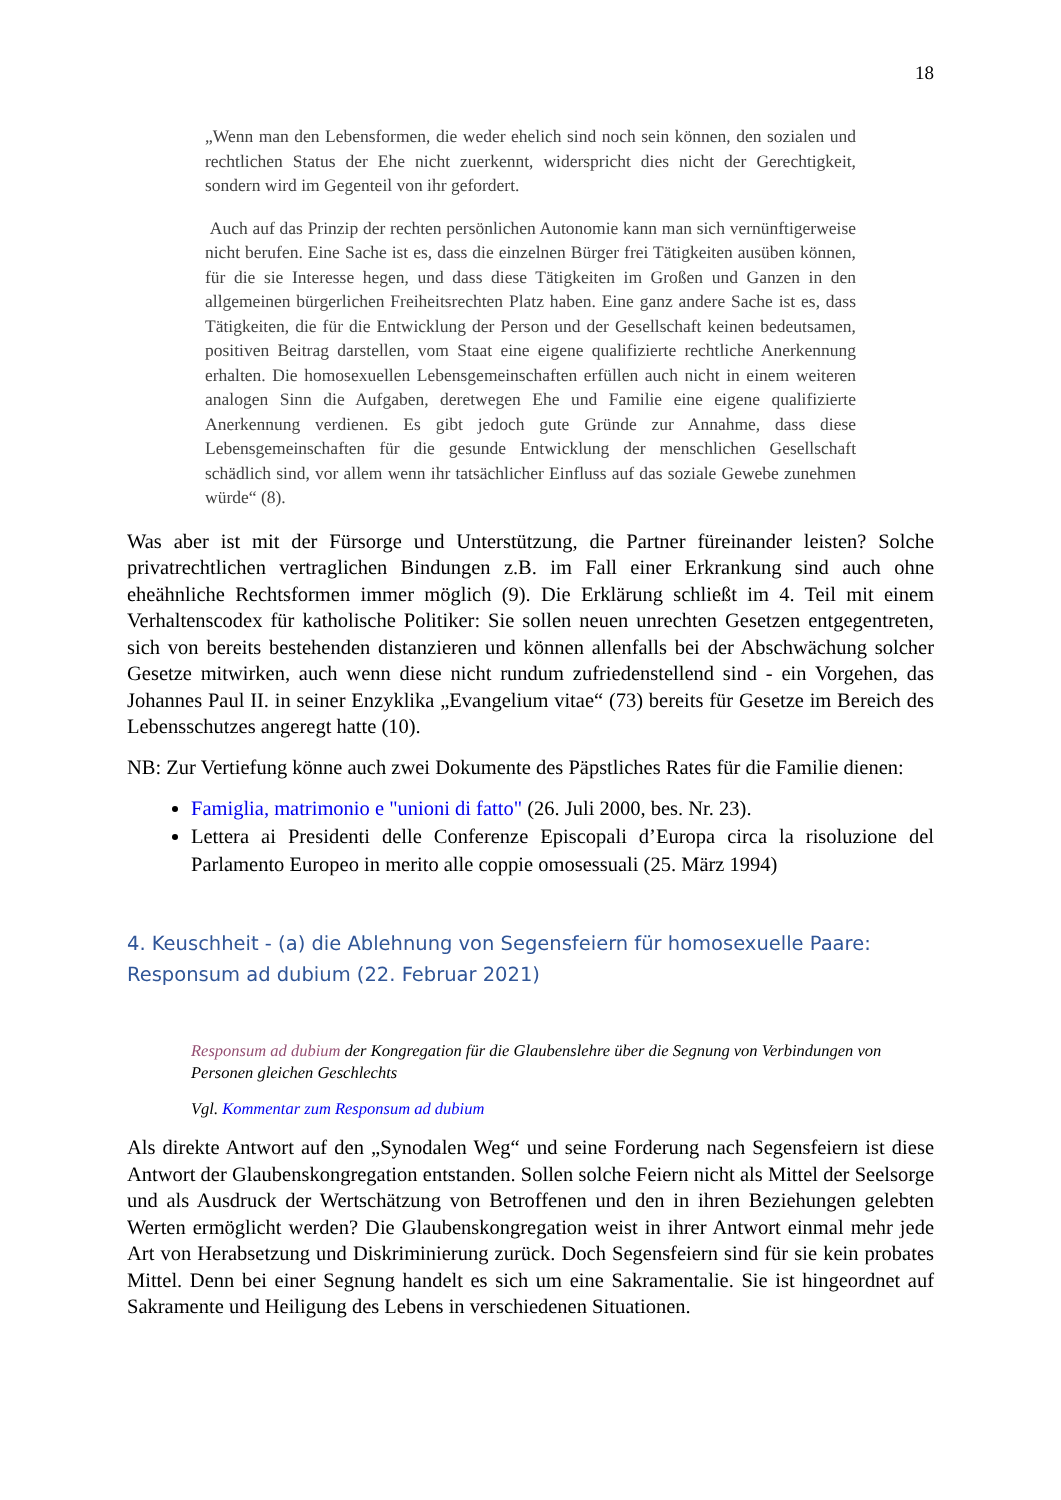18
„Wenn man den Lebensformen, die weder ehelich sind noch sein können, den sozialen und rechtlichen Status der Ehe nicht zuerkennt, widerspricht dies nicht der Gerechtigkeit, sondern wird im Gegenteil von ihr gefordert.
Auch auf das Prinzip der rechten persönlichen Autonomie kann man sich vernünftigerweise nicht berufen. Eine Sache ist es, dass die einzelnen Bürger frei Tätigkeiten ausüben können, für die sie Interesse hegen, und dass diese Tätigkeiten im Großen und Ganzen in den allgemeinen bürgerlichen Freiheitsrechten Platz haben. Eine ganz andere Sache ist es, dass Tätigkeiten, die für die Entwicklung der Person und der Gesellschaft keinen bedeutsamen, positiven Beitrag darstellen, vom Staat eine eigene qualifizierte rechtliche Anerkennung erhalten. Die homosexuellen Lebensgemeinschaften erfüllen auch nicht in einem weiteren analogen Sinn die Aufgaben, deretwegen Ehe und Familie eine eigene qualifizierte Anerkennung verdienen. Es gibt jedoch gute Gründe zur Annahme, dass diese Lebensgemeinschaften für die gesunde Entwicklung der menschlichen Gesellschaft schädlich sind, vor allem wenn ihr tatsächlicher Einfluss auf das soziale Gewebe zunehmen würde“ (8).
Was aber ist mit der Fürsorge und Unterstützung, die Partner füreinander leisten? Solche privatrechtlichen vertraglichen Bindungen z.B. im Fall einer Erkrankung sind auch ohne eheähnliche Rechtsformen immer möglich (9). Die Erklärung schließt im 4. Teil mit einem Verhaltenscodex für katholische Politiker: Sie sollen neuen unrechten Gesetzen entgegentreten, sich von bereits bestehenden distanzieren und können allenfalls bei der Abschwächung solcher Gesetze mitwirken, auch wenn diese nicht rundum zufriedenstellend sind - ein Vorgehen, das Johannes Paul II. in seiner Enzyklika „Evangelium vitae“ (73) bereits für Gesetze im Bereich des Lebensschutzes angeregt hatte (10).
NB: Zur Vertiefung könne auch zwei Dokumente des Päpstliches Rates für die Familie dienen:
Famiglia, matrimonio e "unioni di fatto" (26. Juli 2000, bes. Nr. 23).
Lettera ai Presidenti delle Conferenze Episcopali d’Europa circa la risoluzione del Parlamento Europeo in merito alle coppie omosessuali (25. März 1994)
4. Keuschheit - (a) die Ablehnung von Segensfeiern für homosexuelle Paare: Responsum ad dubium (22. Februar 2021)
Responsum ad dubium der Kongregation für die Glaubenslehre über die Segnung von Verbindungen von Personen gleichen Geschlechts
Vgl. Kommentar zum Responsum ad dubium
Als direkte Antwort auf den „Synodalen Weg“ und seine Forderung nach Segensfeiern ist diese Antwort der Glaubenskongregation entstanden. Sollen solche Feiern nicht als Mittel der Seelsorge und als Ausdruck der Wertschätzung von Betroffenen und den in ihren Beziehungen gelebten Werten ermöglicht werden? Die Glaubenskongregation weist in ihrer Antwort einmal mehr jede Art von Herabsetzung und Diskriminierung zurück. Doch Segensfeiern sind für sie kein probates Mittel. Denn bei einer Segnung handelt es sich um eine Sakramentalie. Sie ist hingeordnet auf Sakramente und Heiligung des Lebens in verschiedenen Situationen.